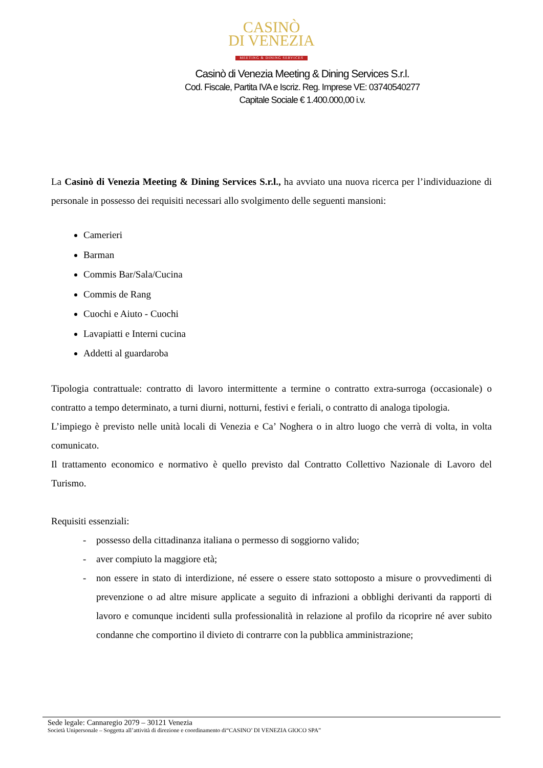CASINÒ
DI VENEZIA
MEETING & DINING SERVICES
Casinò di Venezia Meeting & Dining Services S.r.l.
Cod. Fiscale, Partita IVA e Iscriz. Reg. Imprese VE: 03740540277
Capitale Sociale € 1.400.000,00 i.v.
La Casinò di Venezia Meeting & Dining Services S.r.l., ha avviato una nuova ricerca per l’individuazione di personale in possesso dei requisiti necessari allo svolgimento delle seguenti mansioni:
Camerieri
Barman
Commis Bar/Sala/Cucina
Commis de Rang
Cuochi e Aiuto - Cuochi
Lavapiatti e Interni cucina
Addetti al guardaroba
Tipologia contrattuale: contratto di lavoro intermittente a termine o contratto extra-surroga (occasionale) o contratto a tempo determinato, a turni diurni, notturni, festivi e feriali, o contratto di analoga tipologia.
L’impiego è previsto nelle unità locali di Venezia e Ca’ Noghera o in altro luogo che verrà di volta, in volta comunicato.
Il trattamento economico e normativo è quello previsto dal Contratto Collettivo Nazionale di Lavoro del Turismo.
Requisiti essenziali:
- possesso della cittadinanza italiana o permesso di soggiorno valido;
- aver compiuto la maggiore età;
- non essere in stato di interdizione, né essere o essere stato sottoposto a misure o provvedimenti di prevenzione o ad altre misure applicate a seguito di infrazioni a obblighi derivanti da rapporti di lavoro e comunque incidenti sulla professionalità in relazione al profilo da ricoprire né aver subito condanne che comportino il divieto di contrarre con la pubblica amministrazione;
Sede legale: Cannaregio 2079 – 30121 Venezia
Società Unipersonale – Soggetta all’attività di direzione e coordinamento di“CASINO’ DI VENEZIA GIOCO SPA”